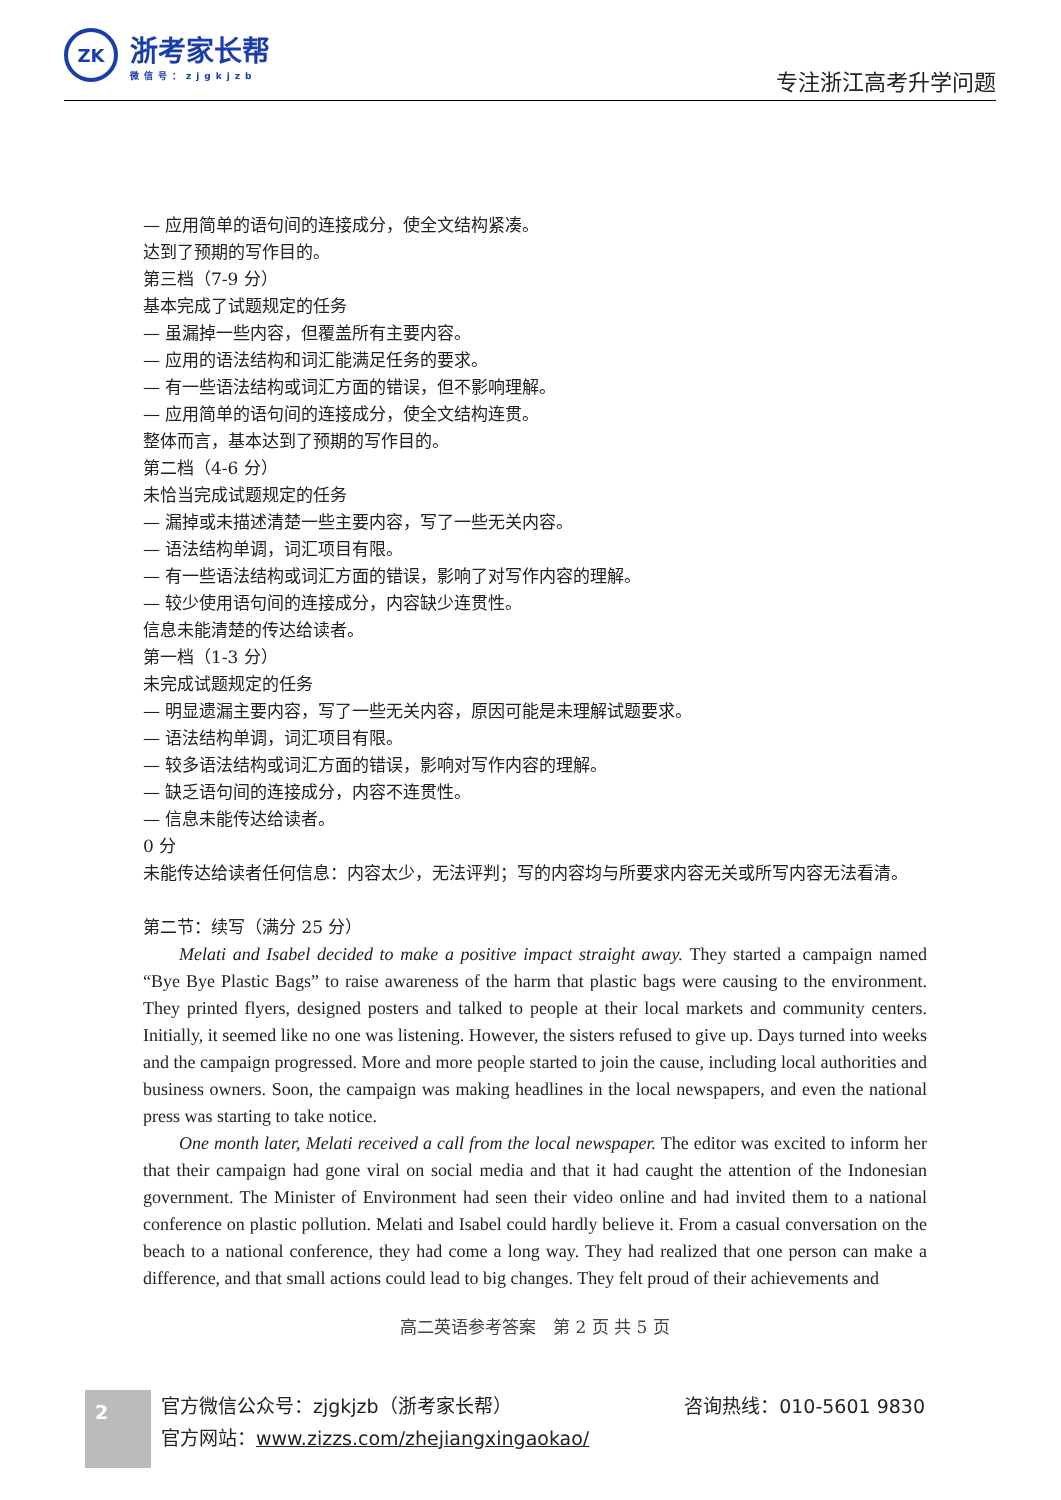ZK
浙考家长帮
微信号：zjgkjzb
专注浙江高考升学问题
— 应用简单的语句间的连接成分，使全文结构紧凑。
达到了预期的写作目的。
第三档（7-9 分）
基本完成了试题规定的任务
— 虽漏掉一些内容，但覆盖所有主要内容。
— 应用的语法结构和词汇能满足任务的要求。
— 有一些语法结构或词汇方面的错误，但不影响理解。
— 应用简单的语句间的连接成分，使全文结构连贯。
整体而言，基本达到了预期的写作目的。
第二档（4-6 分）
未恰当完成试题规定的任务
— 漏掉或未描述清楚一些主要内容，写了一些无关内容。
— 语法结构单调，词汇项目有限。
— 有一些语法结构或词汇方面的错误，影响了对写作内容的理解。
— 较少使用语句间的连接成分，内容缺少连贯性。
信息未能清楚的传达给读者。
第一档（1-3 分）
未完成试题规定的任务
— 明显遗漏主要内容，写了一些无关内容，原因可能是未理解试题要求。
— 语法结构单调，词汇项目有限。
— 较多语法结构或词汇方面的错误，影响对写作内容的理解。
— 缺乏语句间的连接成分，内容不连贯性。
— 信息未能传达给读者。
0 分
未能传达给读者任何信息：内容太少，无法评判；写的内容均与所要求内容无关或所写内容无法看清。
第二节：续写（满分 25 分）
Melati and Isabel decided to make a positive impact straight away. They started a campaign named “Bye Bye Plastic Bags” to raise awareness of the harm that plastic bags were causing to the environment. They printed flyers, designed posters and talked to people at their local markets and community centers. Initially, it seemed like no one was listening. However, the sisters refused to give up. Days turned into weeks and the campaign progressed. More and more people started to join the cause, including local authorities and business owners. Soon, the campaign was making headlines in the local newspapers, and even the national press was starting to take notice.
One month later, Melati received a call from the local newspaper. The editor was excited to inform her that their campaign had gone viral on social media and that it had caught the attention of the Indonesian government. The Minister of Environment had seen their video online and had invited them to a national conference on plastic pollution. Melati and Isabel could hardly believe it. From a casual conversation on the beach to a national conference, they had come a long way. They had realized that one person can make a difference, and that small actions could lead to big changes. They felt proud of their achievements and
高二英语参考答案　第 2 页 共 5 页
2
官方微信公众号：zjgkjzb（浙考家长帮）
官方网站：www.zizzs.com/zhejiangxingaokao/
咨询热线：010-5601 9830